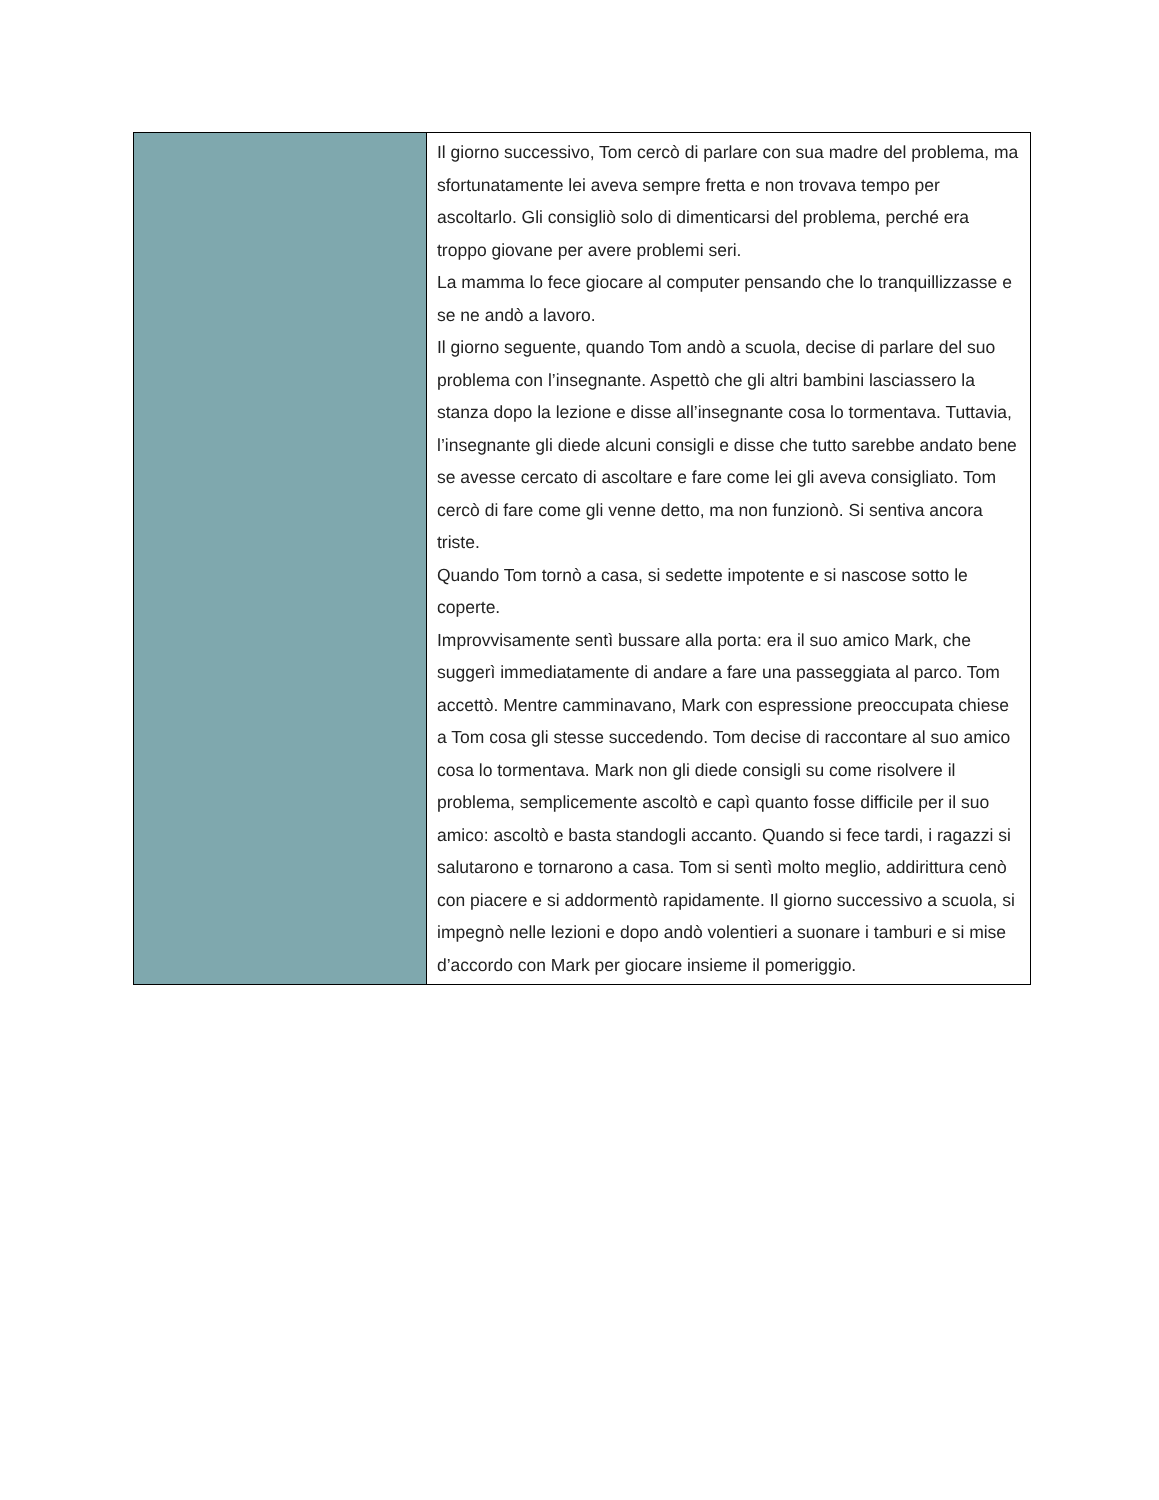| | Il giorno successivo, Tom cercò di parlare con sua madre del problema, ma sfortunatamente lei aveva sempre fretta e non trovava tempo per ascoltarlo. Gli consigliò solo di dimenticarsi del problema, perché era troppo giovane per avere problemi seri. La mamma lo fece giocare al computer pensando che lo tranquillizzasse e se ne andò a lavoro. Il giorno seguente, quando Tom andò a scuola, decise di parlare del suo problema con l’insegnante. Aspettò che gli altri bambini lasciassero la stanza dopo la lezione e disse all’insegnante cosa lo tormentava. Tuttavia, l’insegnante gli diede alcuni consigli e disse che tutto sarebbe andato bene se avesse cercato di ascoltare e fare come lei gli aveva consigliato. Tom cercò di fare come gli venne detto, ma non funzionò. Si sentiva ancora triste. Quando Tom tornò a casa, si sedette impotente e si nascose sotto le coperte. Improvvisamente sentì bussare alla porta: era il suo amico Mark, che suggerì immediatamente di andare a fare una passeggiata al parco. Tom accettò. Mentre camminavano, Mark con espressione preoccupata chiese a Tom cosa gli stesse succedendo. Tom decise di raccontare al suo amico cosa lo tormentava. Mark non gli diede consigli su come risolvere il problema, semplicemente ascoltò e capì quanto fosse difficile per il suo amico: ascoltò e basta standogli accanto. Quando si fece tardi, i ragazzi si salutarono e tornarono a casa. Tom si sentì molto meglio, addirittura cenò con piacere e si addormentò rapidamente. Il giorno successivo a scuola, si impegnò nelle lezioni e dopo andò volentieri a suonare i tamburi e si mise d’accordo con Mark per giocare insieme il pomeriggio. |